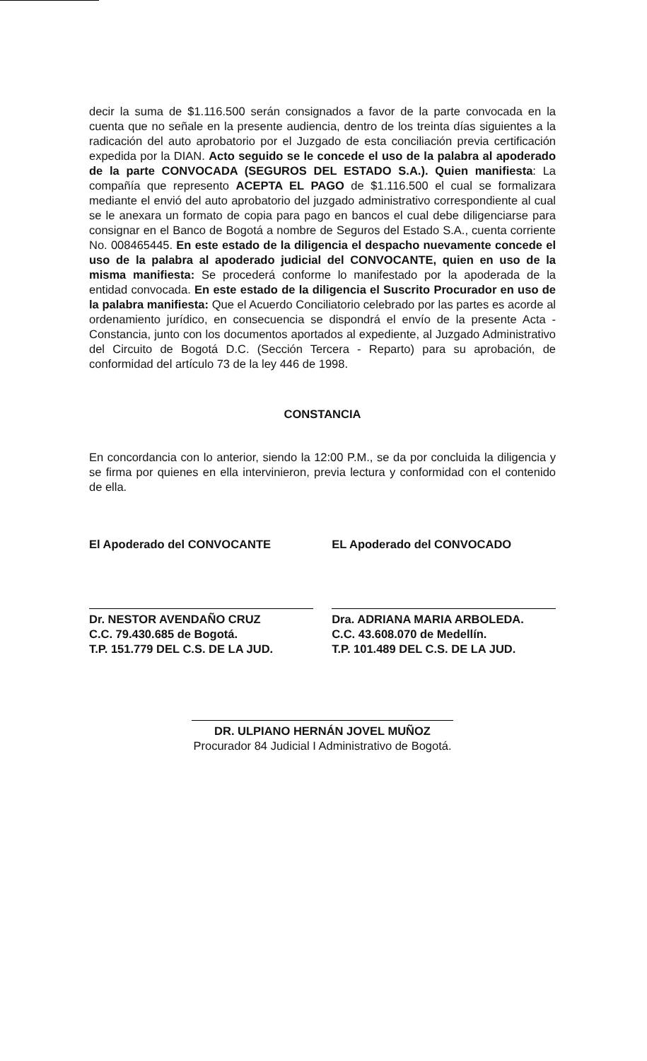decir la suma de $1.116.500 serán consignados a favor de la parte convocada en la cuenta que no señale en la presente audiencia, dentro de los treinta días siguientes a la radicación del auto aprobatorio por el Juzgado de esta conciliación previa certificación expedida por la DIAN. Acto seguido se le concede el uso de la palabra al apoderado de la parte CONVOCADA (SEGUROS DEL ESTADO S.A.). Quien manifiesta: La compañía que represento ACEPTA EL PAGO de $1.116.500 el cual se formalizara mediante el envió del auto aprobatorio del juzgado administrativo correspondiente al cual se le anexara un formato de copia para pago en bancos el cual debe diligenciarse para consignar en el Banco de Bogotá a nombre de Seguros del Estado S.A., cuenta corriente No. 008465445. En este estado de la diligencia el despacho nuevamente concede el uso de la palabra al apoderado judicial del CONVOCANTE, quien en uso de la misma manifiesta: Se procederá conforme lo manifestado por la apoderada de la entidad convocada. En este estado de la diligencia el Suscrito Procurador en uso de la palabra manifiesta: Que el Acuerdo Conciliatorio celebrado por las partes es acorde al ordenamiento jurídico, en consecuencia se dispondrá el envío de la presente Acta - Constancia, junto con los documentos aportados al expediente, al Juzgado Administrativo del Circuito de Bogotá D.C. (Sección Tercera - Reparto) para su aprobación, de conformidad del artículo 73 de la ley 446 de 1998.
CONSTANCIA
En concordancia con lo anterior, siendo la 12:00 P.M., se da por concluida la diligencia y se firma por quienes en ella intervinieron, previa lectura y conformidad con el contenido de ella.
El Apoderado del CONVOCANTE
Dr. NESTOR AVENDAÑO CRUZ
C.C. 79.430.685 de Bogotá.
T.P. 151.779 DEL C.S. DE LA JUD.
EL Apoderado del CONVOCADO
Dra. ADRIANA MARIA ARBOLEDA.
C.C. 43.608.070 de Medellín.
T.P. 101.489 DEL C.S. DE LA JUD.
DR. ULPIANO HERNÁN JOVEL MUÑOZ
Procurador 84 Judicial I Administrativo de Bogotá.